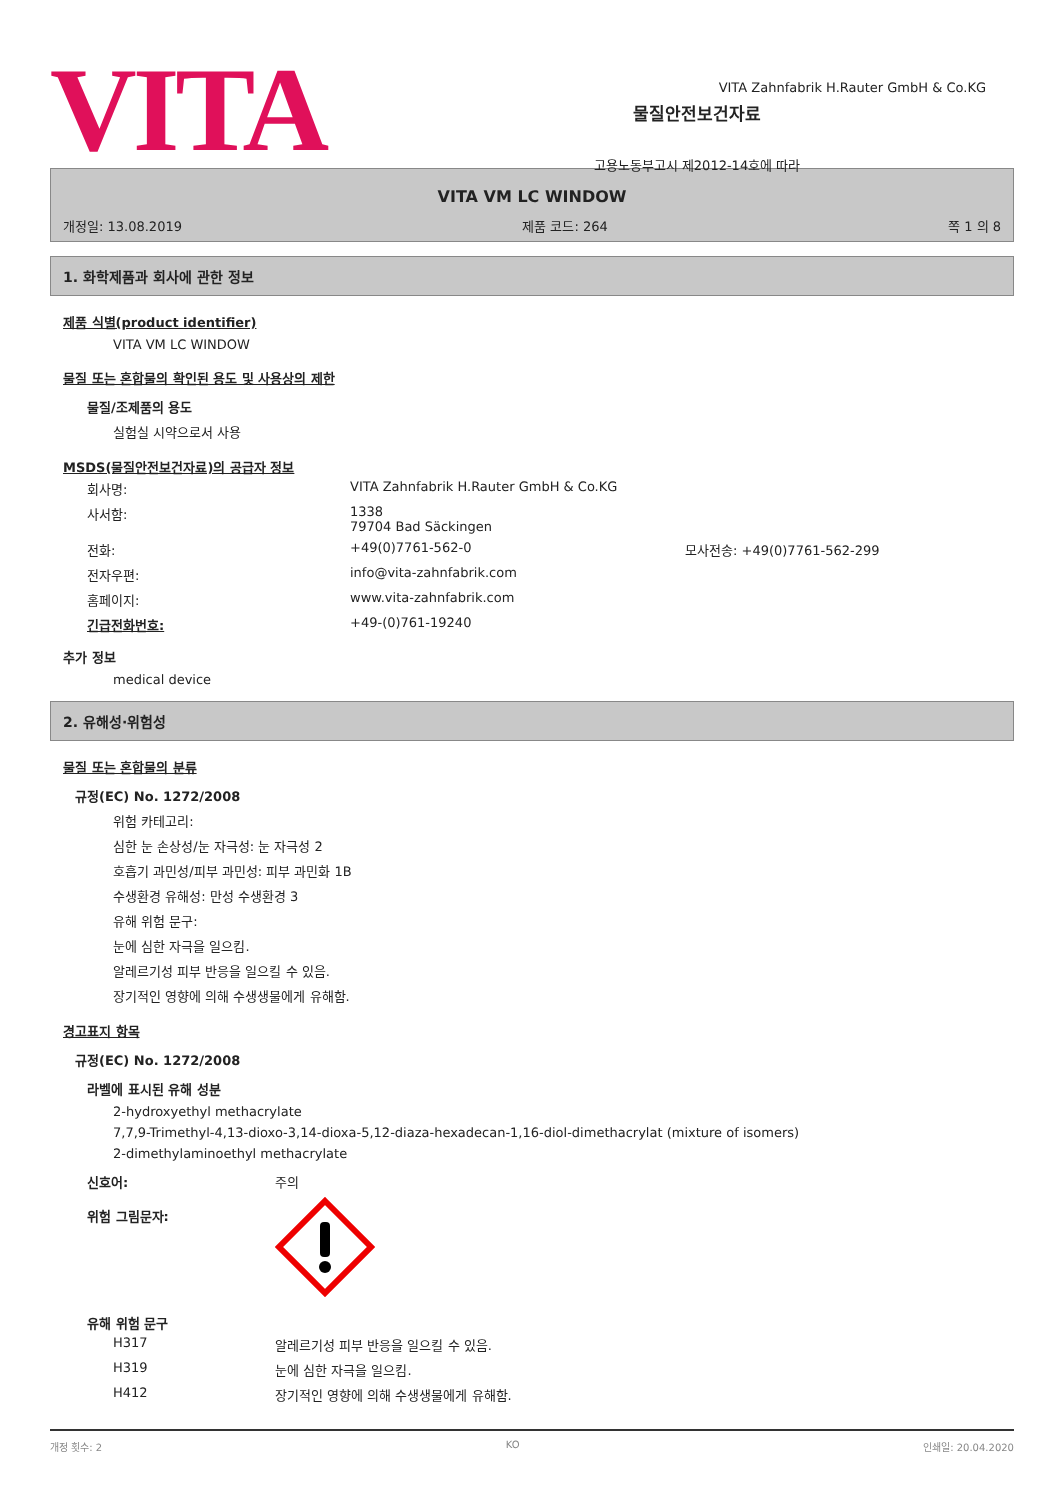VITA
물질안전보건자료
고용노동부고시 제2012-14호에 따라
VITA Zahnfabrik H.Rauter GmbH & Co.KG
VITA VM LC WINDOW
개정일: 13.08.2019 제품 코드: 264 쪽 1 의 8
1. 화학제품과 회사에 관한 정보
제품 식별(product identifier)
VITA VM LC WINDOW
물질 또는 혼합물의 확인된 용도 및 사용상의 제한
물질/조제품의 용도
실험실 시약으로서 사용
MSDS(물질안전보건자료)의 공급자 정보
| 회사명: | VITA Zahnfabrik H.Rauter GmbH & Co.KG | |
| 사서함: | 1338 79704 Bad Säckingen | |
| 전화: | +49(0)7761-562-0 | 모사전송: +49(0)7761-562-299 |
| 전자우편: | info@vita-zahnfabrik.com | |
| 홈페이지: | www.vita-zahnfabrik.com | |
| 긴급전화번호: | +49-(0)761-19240 | |
추가 정보
medical device
2. 유해성·위험성
물질 또는 혼합물의 분류
규정(EC) No. 1272/2008
위험 카테고리:
심한 눈 손상성/눈 자극성: 눈 자극성 2
호흡기 과민성/피부 과민성: 피부 과민화 1B
수생환경 유해성: 만성 수생환경 3
유해 위험 문구:
눈에 심한 자극을 일으킴.
알레르기성 피부 반응을 일으킬 수 있음.
장기적인 영향에 의해 수생생물에게 유해함.
경고표지 항목
규정(EC) No. 1272/2008
라벨에 표시된 유해 성분
2-hydroxyethyl methacrylate
7,7,9-Trimethyl-4,13-dioxo-3,14-dioxa-5,12-diaza-hexadecan-1,16-diol-dimethacrylat (mixture of isomers)
2-dimethylaminoethyl methacrylate
| 신호어: | 주의 |
| 위험 그림문자: | |
유해 위험 문구
| H317 | 알레르기성 피부 반응을 일으킬 수 있음. |
| H319 | 눈에 심한 자극을 일으킴. |
| H412 | 장기적인 영향에 의해 수생생물에게 유해함. |
개정 횟수: 2 KO 인쇄일: 20.04.2020